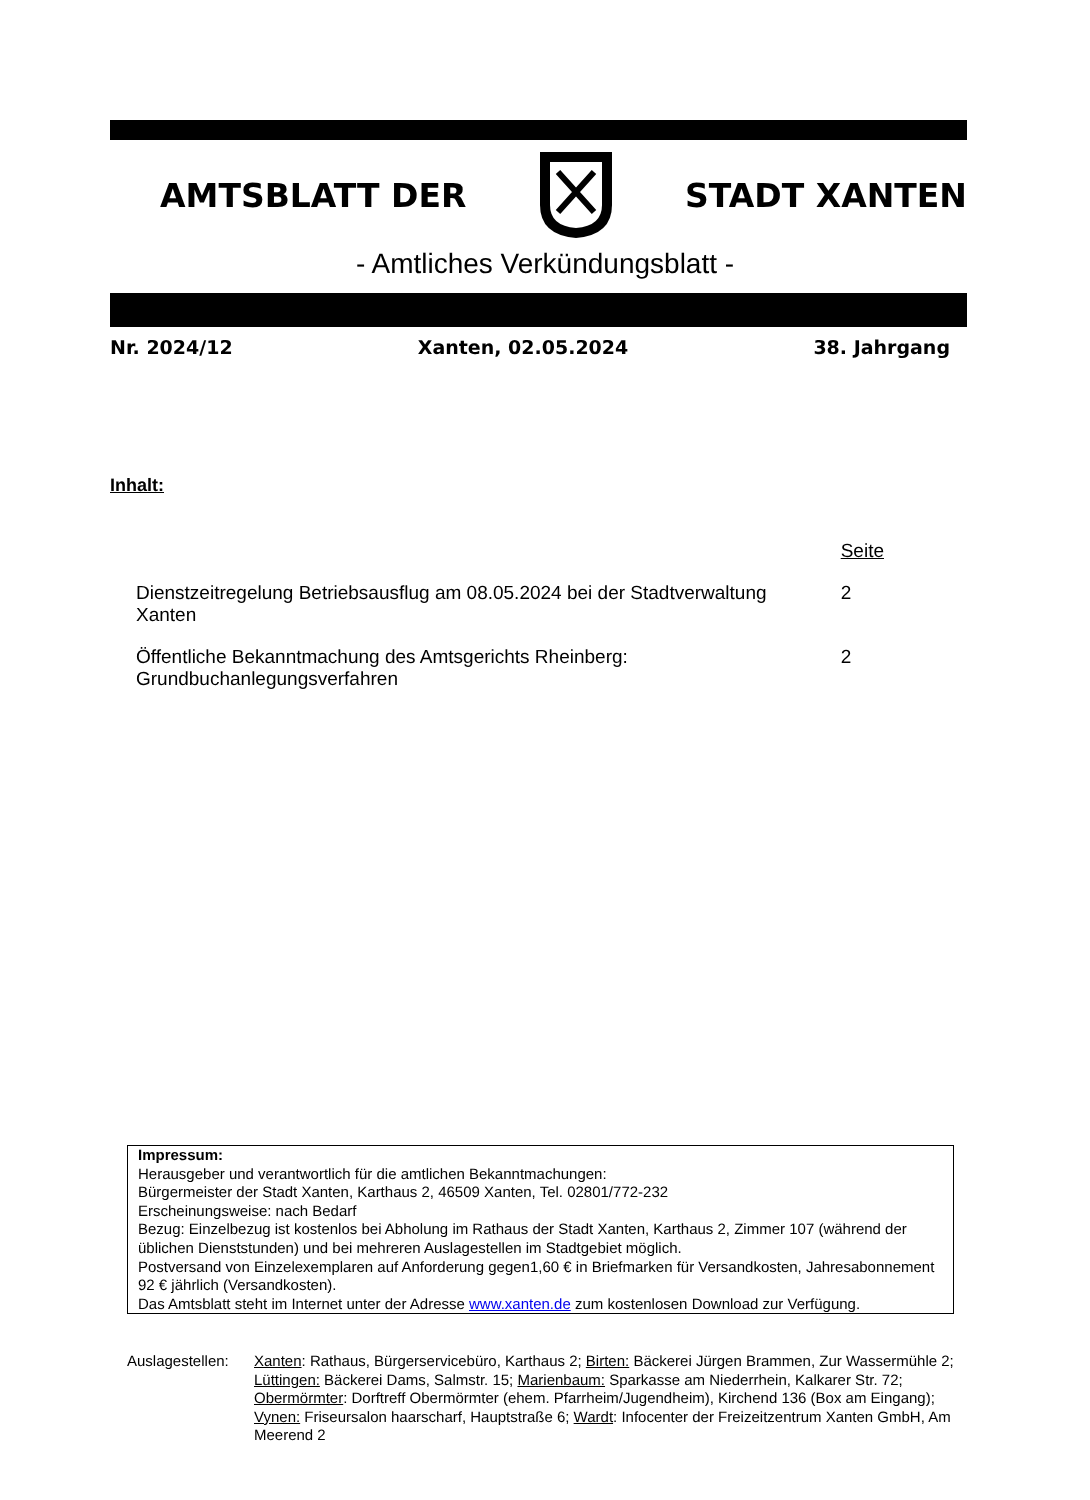AMTSBLATT DER STADT XANTEN
- Amtliches Verkündungsblatt -
Nr. 2024/12 Xanten, 02.05.2024 38. Jahrgang
Inhalt:
| | Seite |
| Dienstzeitregelung Betriebsausflug am 08.05.2024 bei der Stadtverwaltung Xanten | 2 |
| Öffentliche Bekanntmachung des Amtsgerichts Rheinberg: Grundbuchanlegungsverfahren | 2 |
Impressum:
Herausgeber und verantwortlich für die amtlichen Bekanntmachungen:
Bürgermeister der Stadt Xanten, Karthaus 2, 46509 Xanten, Tel. 02801/772-232
Erscheinungsweise: nach Bedarf
Bezug: Einzelbezug ist kostenlos bei Abholung im Rathaus der Stadt Xanten, Karthaus 2, Zimmer 107 (während der üblichen Dienststunden) und bei mehreren Auslagestellen im Stadtgebiet möglich.
Postversand von Einzelexemplaren auf Anforderung gegen1,60 € in Briefmarken für Versandkosten, Jahresabonnement 92 € jährlich (Versandkosten).
Das Amtsblatt steht im Internet unter der Adresse www.xanten.de zum kostenlosen Download zur Verfügung.
Auslagestellen:
Xanten: Rathaus, Bürgerservicebüro, Karthaus 2; Birten: Bäckerei Jürgen Brammen, Zur Wassermühle 2; Lüttingen: Bäckerei Dams, Salmstr. 15; Marienbaum: Sparkasse am Niederrhein, Kalkarer Str. 72; Obermörmter: Dorftreff Obermörmter (ehem. Pfarrheim/Jugendheim), Kirchend 136 (Box am Eingang); Vynen: Friseursalon haarscharf, Hauptstraße 6; Wardt: Infocenter der Freizeitzentrum Xanten GmbH, Am Meerend 2